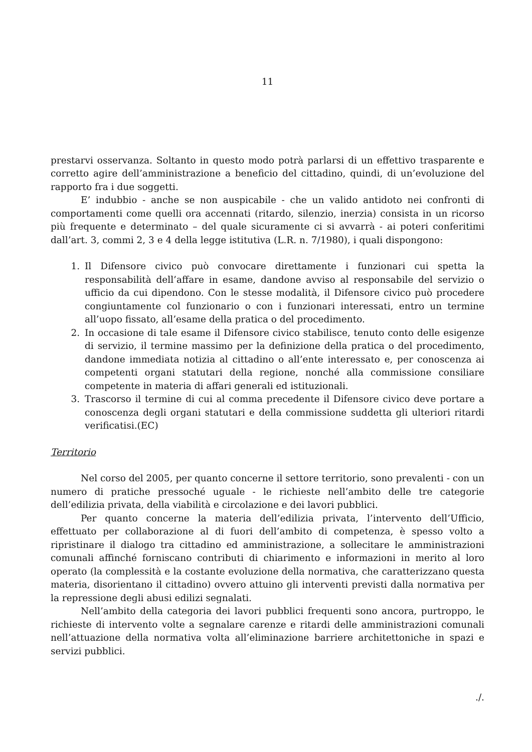11
prestarvi osservanza. Soltanto in questo modo potrà parlarsi di un effettivo trasparente e corretto agire dell’amministrazione a beneficio del cittadino, quindi, di un’evoluzione del rapporto fra i due soggetti.
E’ indubbio - anche se non auspicabile - che un valido antidoto nei confronti di comportamenti come quelli ora accennati (ritardo, silenzio, inerzia) consista in un ricorso più frequente e determinato – del quale sicuramente ci si avvarrà - ai poteri conferitimi dall’art. 3, commi 2, 3 e 4 della legge istitutiva (L.R. n. 7/1980), i quali dispongono:
1. Il Difensore civico può convocare direttamente i funzionari cui spetta la responsabilità dell’affare in esame, dandone avviso al responsabile del servizio o ufficio da cui dipendono. Con le stesse modalità, il Difensore civico può procedere congiuntamente col funzionario o con i funzionari interessati, entro un termine all’uopo fissato, all’esame della pratica o del procedimento.
2. In occasione di tale esame il Difensore civico stabilisce, tenuto conto delle esigenze di servizio, il termine massimo per la definizione della pratica o del procedimento, dandone immediata notizia al cittadino o all’ente interessato e, per conoscenza ai competenti organi statutari della regione, nonché alla commissione consiliare competente in materia di affari generali ed istituzionali.
3. Trascorso il termine di cui al comma precedente il Difensore civico deve portare a conoscenza degli organi statutari e della commissione suddetta gli ulteriori ritardi verificatisi.(EC)
Territorio
Nel corso del 2005, per quanto concerne il settore territorio, sono prevalenti - con un numero di pratiche pressoché uguale - le richieste nell’ambito delle tre categorie dell’edilizia privata, della viabilità e circolazione e dei lavori pubblici.
Per quanto concerne la materia dell’edilizia privata, l’intervento dell’Ufficio, effettuato per collaborazione al di fuori dell’ambito di competenza, è spesso volto a ripristinare il dialogo tra cittadino ed amministrazione, a sollecitare le amministrazioni comunali affinché forniscano contributi di chiarimento e informazioni in merito al loro operato (la complessità e la costante evoluzione della normativa, che caratterizzano questa materia, disorientano il cittadino) ovvero attuino gli interventi previsti dalla normativa per la repressione degli abusi edilizi segnalati.
Nell’ambito della categoria dei lavori pubblici frequenti sono ancora, purtroppo, le richieste di intervento volte a segnalare carenze e ritardi delle amministrazioni comunali nell’attuazione della normativa volta all’eliminazione barriere architettoniche in spazi e servizi pubblici.
./.